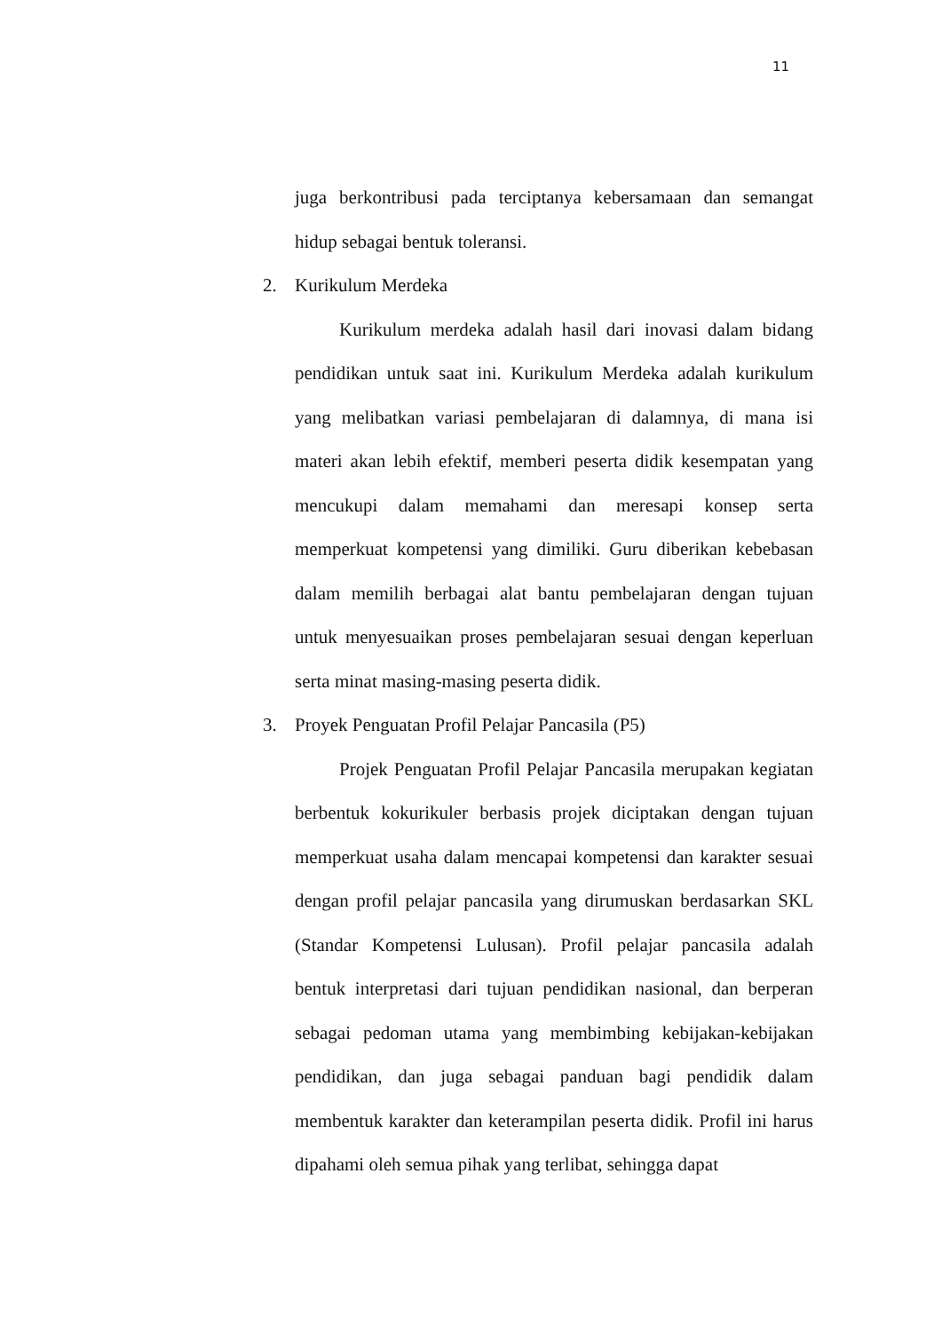11
juga berkontribusi pada terciptanya kebersamaan dan semangat hidup sebagai bentuk toleransi.
2. Kurikulum Merdeka
Kurikulum merdeka adalah hasil dari inovasi dalam bidang pendidikan untuk saat ini. Kurikulum Merdeka adalah kurikulum yang melibatkan variasi pembelajaran di dalamnya, di mana isi materi akan lebih efektif, memberi peserta didik kesempatan yang mencukupi dalam memahami dan meresapi konsep serta memperkuat kompetensi yang dimiliki. Guru diberikan kebebasan dalam memilih berbagai alat bantu pembelajaran dengan tujuan untuk menyesuaikan proses pembelajaran sesuai dengan keperluan serta minat masing-masing peserta didik.
3. Proyek Penguatan Profil Pelajar Pancasila (P5)
Projek Penguatan Profil Pelajar Pancasila merupakan kegiatan berbentuk kokurikuler berbasis projek diciptakan dengan tujuan memperkuat usaha dalam mencapai kompetensi dan karakter sesuai dengan profil pelajar pancasila yang dirumuskan berdasarkan SKL (Standar Kompetensi Lulusan). Profil pelajar pancasila adalah bentuk interpretasi dari tujuan pendidikan nasional, dan berperan sebagai pedoman utama yang membimbing kebijakan-kebijakan pendidikan, dan juga sebagai panduan bagi pendidik dalam membentuk karakter dan keterampilan peserta didik. Profil ini harus dipahami oleh semua pihak yang terlibat, sehingga dapat